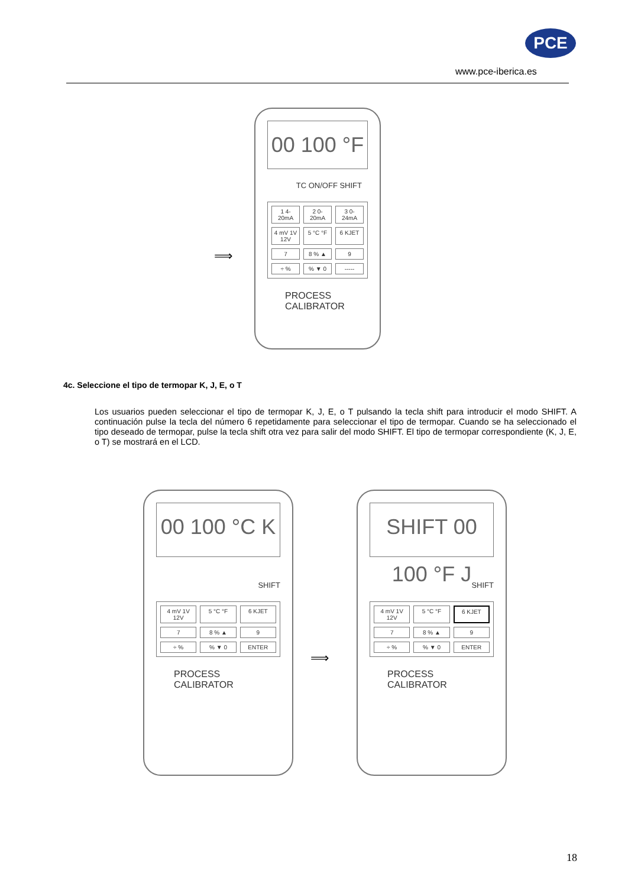PCE
www.pce-iberica.es
⟹
00 100 °F
TC ON/OFF SHIFT
1 4-20mA
2 0-20mA
3 0-24mA
4 mV 1V 12V
5 °C °F
6 KJET
7
8 % ▲
9
÷ %
% ▼ 0
-----
PROCESS
CALIBRATOR
4c. Seleccione el tipo de termopar K, J, E, o T
Los usuarios pueden seleccionar el tipo de termopar K, J, E, o T pulsando la tecla shift para introducir el modo SHIFT. A continuación pulse la tecla del número 6 repetidamente para seleccionar el tipo de termopar. Cuando se ha seleccionado el tipo deseado de termopar, pulse la tecla shift otra vez para salir del modo SHIFT. El tipo de termopar correspondiente (K, J, E, o T) se mostrará en el LCD.
00 100 °C K
SHIFT
4 mV 1V 12V
5 °C °F
6 KJET
7
8 % ▲
9
÷ %
% ▼ 0
ENTER
PROCESS
CALIBRATOR
⟹
SHIFT 00 100 °F J
SHIFT
4 mV 1V 12V
5 °C °F
6 KJET
7
8 % ▲
9
÷ %
% ▼ 0
ENTER
PROCESS
CALIBRATOR
18